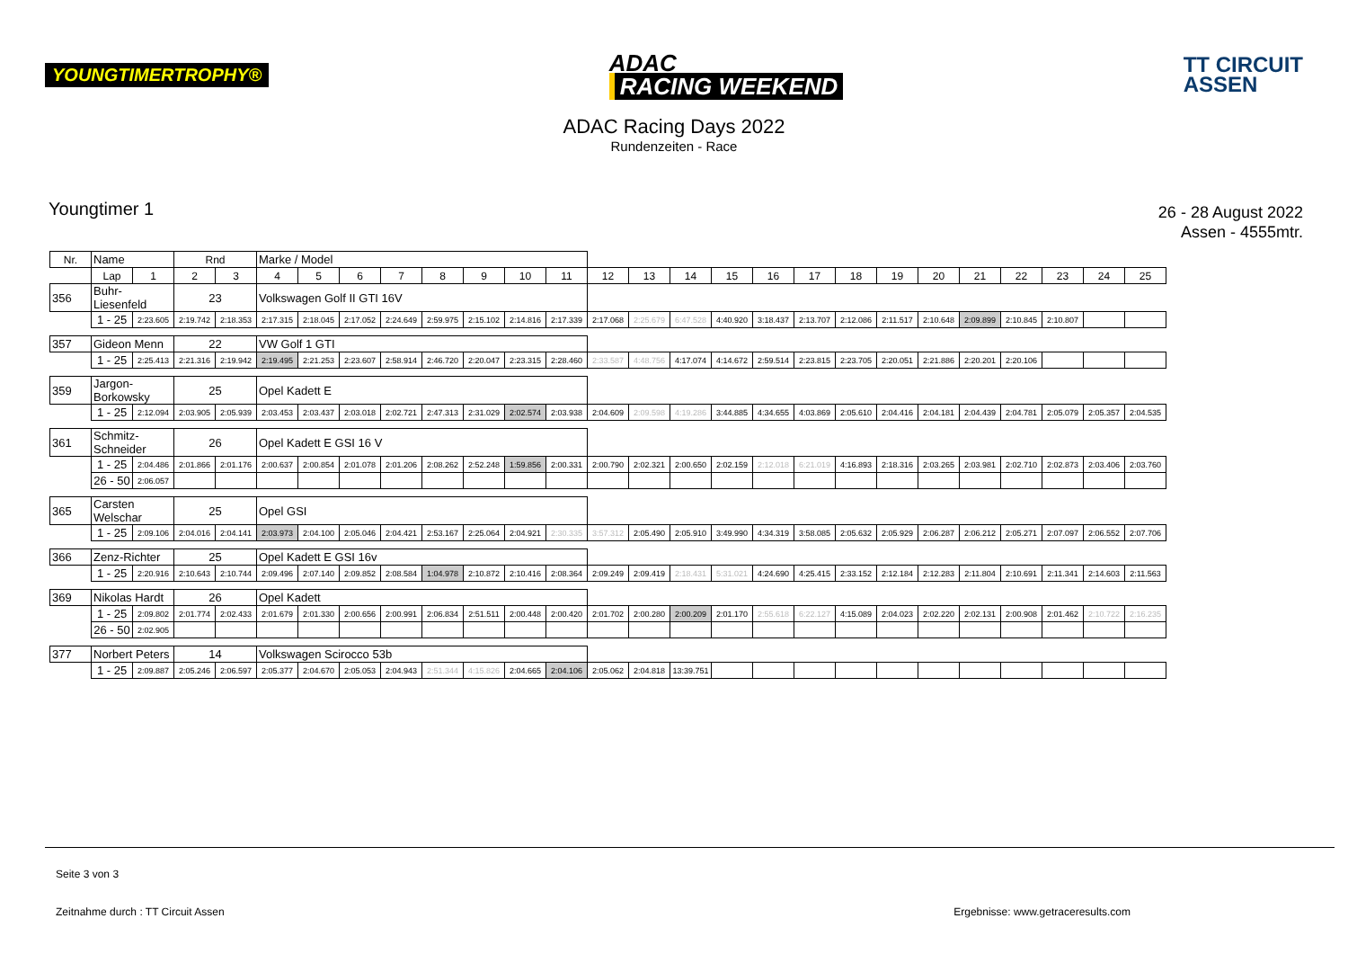YOUNGTIMERTROPHY®
ADAC
RACING WEEKEND
TT CIRCUIT
ASSEN
ADAC Racing Days 2022
Rundenzeiten - Race
Youngtimer 1
26 - 28 August 2022
Assen - 4555mtr.
| Nr. | Name | | Rnd | | Marke / Model | | | | | | | | | | | | | | | | | | | | | |
| --- | --- | --- | --- | --- | --- | --- | --- | --- | --- | --- | --- | --- | --- | --- | --- | --- | --- | --- | --- | --- | --- | --- | --- | --- | --- | --- |
| | Lap | 1 | 2 | 3 | 4 | 5 | 6 | 7 | 8 | 9 | 10 | 11 | 12 | 13 | 14 | 15 | 16 | 17 | 18 | 19 | 20 | 21 | 22 | 23 | 24 | 25 |
| 356 | Buhr-Liesenfeld | | 23 | | Volkswagen Golf II GTI 16V | | | | | | | | | | | | | | | | | | | | | |
| | 1 - 25 | 2:23.605 | 2:19.742 | 2:18.353 | 2:17.315 | 2:18.045 | 2:17.052 | 2:24.649 | 2:59.975 | 2:15.102 | 2:14.816 | 2:17.339 | 2:17.068 | 2:25.679 | 6:47.528 | 4:40.920 | 3:18.437 | 2:13.707 | 2:12.086 | 2:11.517 | 2:10.648 | 2:09.899 | 2:10.845 | 2:10.807 | | |
| 357 | Gideon Menn | | 22 | | VW Golf 1 GTI | | | | | | | | | | | | | | | | | | | | | |
| | 1 - 25 | 2:25.413 | 2:21.316 | 2:19.942 | 2:19.495 | 2:21.253 | 2:23.607 | 2:58.914 | 2:46.720 | 2:20.047 | 2:23.315 | 2:28.460 | 2:33.587 | 4:48.756 | 4:17.074 | 4:14.672 | 2:59.514 | 2:23.815 | 2:23.705 | 2:20.051 | 2:21.886 | 2:20.201 | 2:20.106 | | | |
| 359 | Jargon-Borkowsky | | 25 | | Opel Kadett E | | | | | | | | | | | | | | | | | | | | | |
| | 1 - 25 | 2:12.094 | 2:03.905 | 2:05.939 | 2:03.453 | 2:03.437 | 2:03.018 | 2:02.721 | 2:47.313 | 2:31.029 | 2:02.574 | 2:03.938 | 2:04.609 | 2:09.598 | 4:19.286 | 3:44.885 | 4:34.655 | 4:03.869 | 2:05.610 | 2:04.416 | 2:04.181 | 2:04.439 | 2:04.781 | 2:05.079 | 2:05.357 | 2:04.535 |
| 361 | Schmitz-Schneider | | 26 | | Opel Kadett E GSI 16 V | | | | | | | | | | | | | | | | | | | | | |
| | 1 - 25 | 2:04.486 | 2:01.866 | 2:01.176 | 2:00.637 | 2:00.854 | 2:01.078 | 2:01.206 | 2:08.262 | 2:52.248 | 1:59.856 | 2:00.331 | 2:00.790 | 2:02.321 | 2:00.650 | 2:02.159 | 2:12.018 | 6:21.019 | 4:16.893 | 2:18.316 | 2:03.265 | 2:03.981 | 2:02.710 | 2:02.873 | 2:03.406 | 2:03.760 |
| | 26 - 50 | 2:06.057 | | | | | | | | | | | | | | | | | | | | | | | | |
| 365 | Carsten Welschar | | 25 | | Opel GSI | | | | | | | | | | | | | | | | | | | | | |
| | 1 - 25 | 2:09.106 | 2:04.016 | 2:04.141 | 2:03.973 | 2:04.100 | 2:05.046 | 2:04.421 | 2:53.167 | 2:25.064 | 2:04.921 | 2:30.335 | 3:57.312 | 2:05.490 | 2:05.910 | 3:49.990 | 4:34.319 | 3:58.085 | 2:05.632 | 2:05.929 | 2:06.287 | 2:06.212 | 2:05.271 | 2:07.097 | 2:06.552 | 2:07.706 |
| 366 | Zenz-Richter | | 25 | | Opel Kadett E GSI 16v | | | | | | | | | | | | | | | | | | | | | |
| | 1 - 25 | 2:20.916 | 2:10.643 | 2:10.744 | 2:09.496 | 2:07.140 | 2:09.852 | 2:08.584 | 1:04.978 | 2:10.872 | 2:10.416 | 2:08.364 | 2:09.249 | 2:09.419 | 2:18.431 | 5:31.021 | 4:24.690 | 4:25.415 | 2:33.152 | 2:12.184 | 2:12.283 | 2:11.804 | 2:10.691 | 2:11.341 | 2:14.603 | 2:11.563 |
| 369 | Nikolas Hardt | | 26 | | Opel Kadett | | | | | | | | | | | | | | | | | | | | | |
| | 1 - 25 | 2:09.802 | 2:01.774 | 2:02.433 | 2:01.679 | 2:01.330 | 2:00.656 | 2:00.991 | 2:06.834 | 2:51.511 | 2:00.448 | 2:00.420 | 2:01.702 | 2:00.280 | 2:00.209 | 2:01.170 | 2:55.618 | 6:22.127 | 4:15.089 | 2:04.023 | 2:02.220 | 2:02.131 | 2:00.908 | 2:01.462 | 2:10.722 | 2:16.235 |
| | 26 - 50 | 2:02.905 | | | | | | | | | | | | | | | | | | | | | | | | |
| 377 | Norbert Peters | | 14 | | Volkswagen Scirocco 53b | | | | | | | | | | | | | | | | | | | | | |
| | 1 - 25 | 2:09.887 | 2:05.246 | 2:06.597 | 2:05.377 | 2:04.670 | 2:05.053 | 2:04.943 | 2:51.344 | 4:15.826 | 2:04.665 | 2:04.106 | 2:05.062 | 2:04.818 | 13:39.751 | | | | | | | | | | | |
Seite 3 von 3
Zeitnahme durch : TT Circuit Assen Ergebnisse: www.getraceresults.com